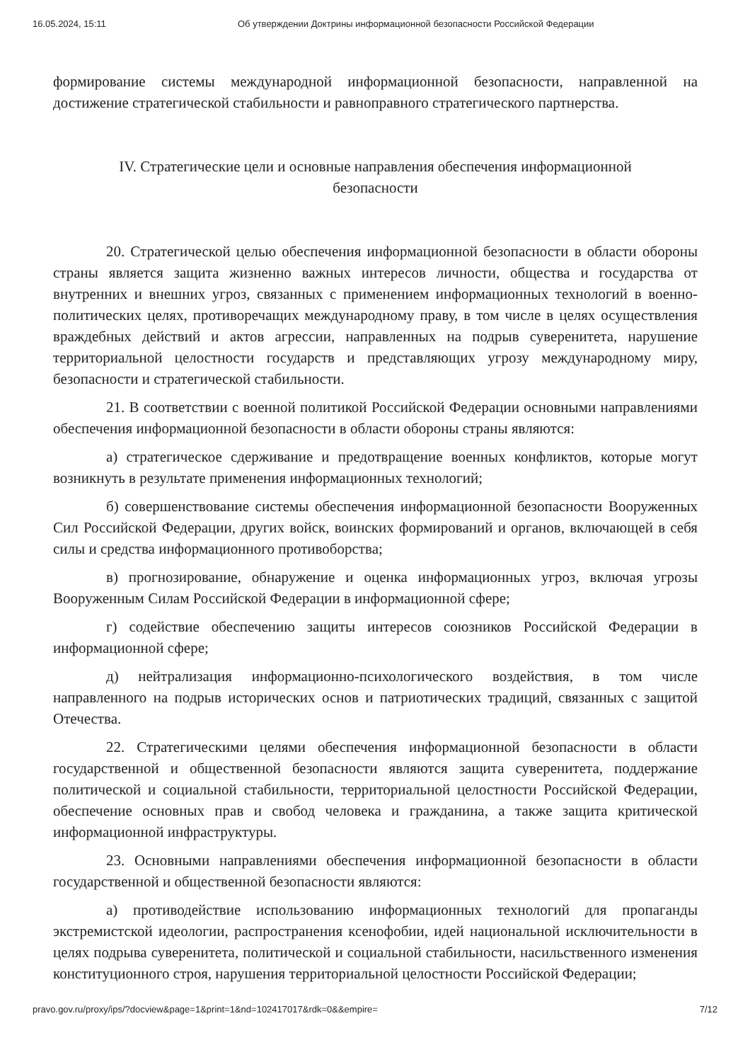16.05.2024, 15:11 Об утверждении Доктрины информационной безопасности Российской Федерации
формирование системы международной информационной безопасности, направленной на достижение стратегической стабильности и равноправного стратегического партнерства.
IV. Стратегические цели и основные направления обеспечения информационной безопасности
20. Стратегической целью обеспечения информационной безопасности в области обороны страны является защита жизненно важных интересов личности, общества и государства от внутренних и внешних угроз, связанных с применением информационных технологий в военно-политических целях, противоречащих международному праву, в том числе в целях осуществления враждебных действий и актов агрессии, направленных на подрыв суверенитета, нарушение территориальной целостности государств и представляющих угрозу международному миру, безопасности и стратегической стабильности.
21. В соответствии с военной политикой Российской Федерации основными направлениями обеспечения информационной безопасности в области обороны страны являются:
а) стратегическое сдерживание и предотвращение военных конфликтов, которые могут возникнуть в результате применения информационных технологий;
б) совершенствование системы обеспечения информационной безопасности Вооруженных Сил Российской Федерации, других войск, воинских формирований и органов, включающей в себя силы и средства информационного противоборства;
в) прогнозирование, обнаружение и оценка информационных угроз, включая угрозы Вооруженным Силам Российской Федерации в информационной сфере;
г) содействие обеспечению защиты интересов союзников Российской Федерации в информационной сфере;
д) нейтрализация информационно-психологического воздействия, в том числе направленного на подрыв исторических основ и патриотических традиций, связанных с защитой Отечества.
22. Стратегическими целями обеспечения информационной безопасности в области государственной и общественной безопасности являются защита суверенитета, поддержание политической и социальной стабильности, территориальной целостности Российской Федерации, обеспечение основных прав и свобод человека и гражданина, а также защита критической информационной инфраструктуры.
23. Основными направлениями обеспечения информационной безопасности в области государственной и общественной безопасности являются:
а) противодействие использованию информационных технологий для пропаганды экстремистской идеологии, распространения ксенофобии, идей национальной исключительности в целях подрыва суверенитета, политической и социальной стабильности, насильственного изменения конституционного строя, нарушения территориальной целостности Российской Федерации;
pravo.gov.ru/proxy/ips/?docview&page=1&print=1&nd=102417017&rdk=0&&empire= 7/12